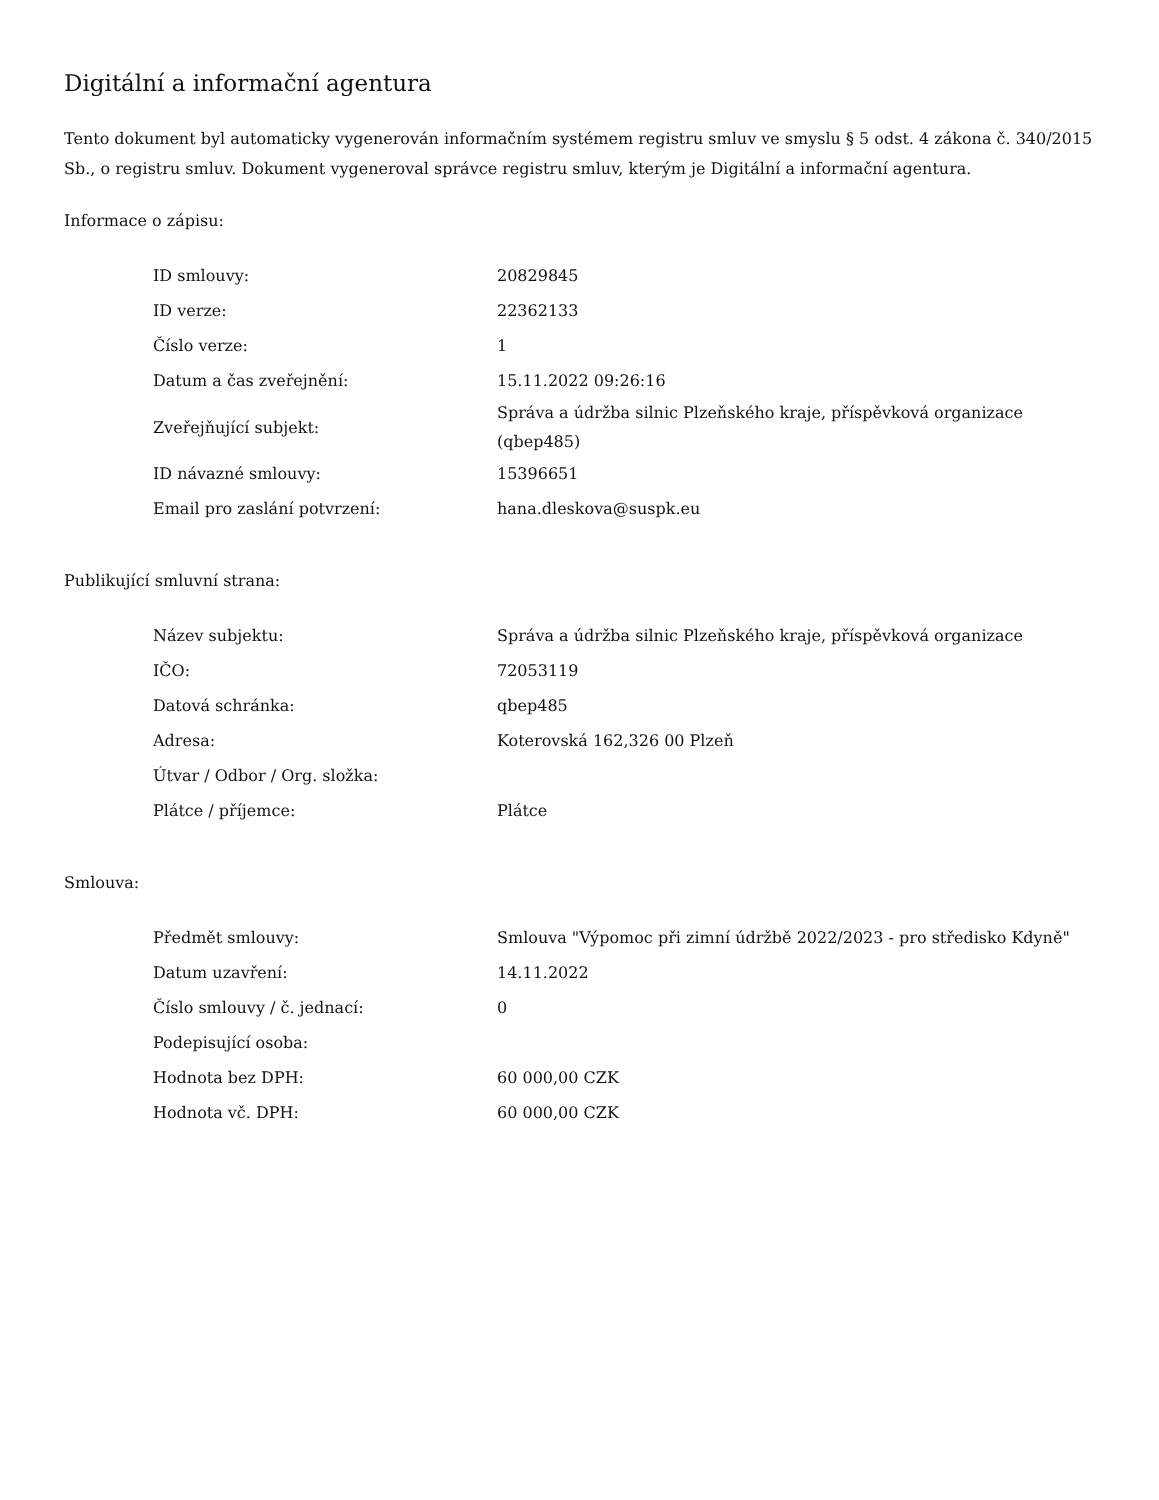Digitální a informační agentura
Tento dokument byl automaticky vygenerován informačním systémem registru smluv ve smyslu § 5 odst. 4 zákona č. 340/2015 Sb., o registru smluv. Dokument vygeneroval správce registru smluv, kterým je Digitální a informační agentura.
Informace o zápisu:
| ID smlouvy: | 20829845 |
| ID verze: | 22362133 |
| Číslo verze: | 1 |
| Datum a čas zveřejnění: | 15.11.2022 09:26:16 |
| Zveřejňující subjekt: | Správa a údržba silnic Plzeňského kraje, příspěvková organizace (qbep485) |
| ID návazné smlouvy: | 15396651 |
| Email pro zaslání potvrzení: | hana.dleskova@suspk.eu |
Publikující smluvní strana:
| Název subjektu: | Správa a údržba silnic Plzeňského kraje, příspěvková organizace |
| IČO: | 72053119 |
| Datová schránka: | qbep485 |
| Adresa: | Koterovská 162,326 00 Plzeň |
| Útvar / Odbor / Org. složka: | |
| Plátce / příjemce: | Plátce |
Smlouva:
| Předmět smlouvy: | Smlouva "Výpomoc při zimní údržbě 2022/2023 - pro středisko Kdyně" |
| Datum uzavření: | 14.11.2022 |
| Číslo smlouvy / č. jednací: | 0 |
| Podepisující osoba: | |
| Hodnota bez DPH: | 60 000,00 CZK |
| Hodnota vč. DPH: | 60 000,00 CZK |